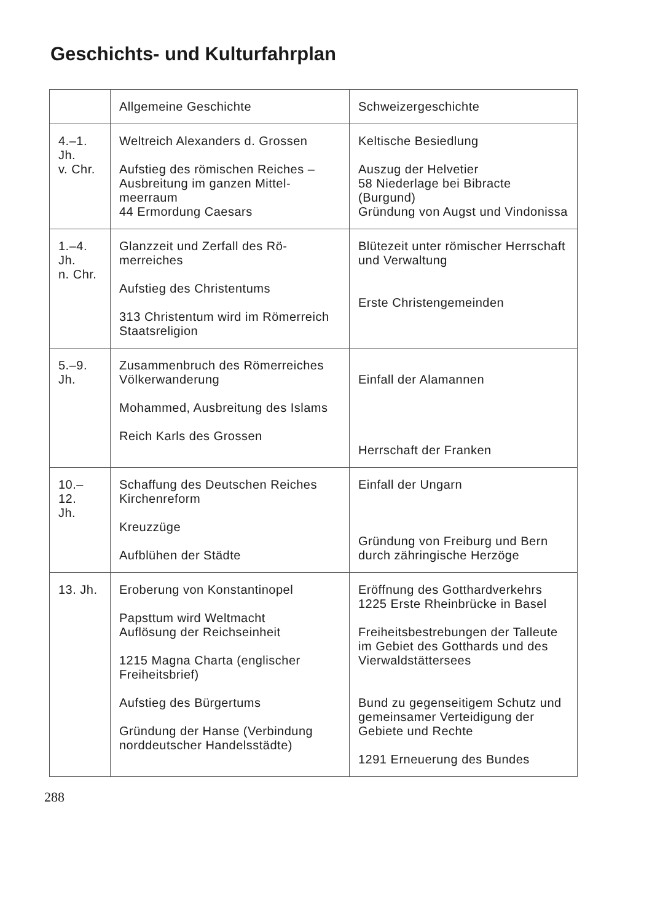Geschichts- und Kulturfahrplan
| | Allgemeine Geschichte | Schweizergeschichte |
| --- | --- | --- |
| 4.–1. Jh. v. Chr. | Weltreich Alexanders d. Grossen Aufstieg des römischen Reiches – Ausbreitung im ganzen Mittel­meerraum 44 Ermordung Caesars | Keltische Besiedlung Auszug der Helvetier 58 Niederlage bei Bibracte (Burgund) Gründung von Augst und Vin­donissa |
| 1.–4. Jh. n. Chr. | Glanzzeit und Zerfall des Rö­merreiches Aufstieg des Christentums 313 Christentum wird im Rö­merreich Staatsreligion | Blütezeit unter römischer Herr­schaft und Verwaltung Erste Christengemeinden |
| 5.–9. Jh. | Zusammenbruch des Römer­reiches Völkerwanderung Mohammed, Ausbreitung des Islams Reich Karls des Grossen | Einfall der Alamannen Herrschaft der Franken |
| 10.–12. Jh. | Schaffung des Deutschen Reiches Kirchenreform Kreuzzüge Aufblühen der Städte | Einfall der Ungarn Gründung von Freiburg und Bern durch zähringische Herzöge |
| 13. Jh. | Eroberung von Konstantinopel Papsttum wird Weltmacht Auflösung der Reichseinheit 1215 Magna Charta (englischer Freiheitsbrief) Aufstieg des Bürgertums Gründung der Hanse (Verbin­dung norddeutscher Handels­städte) | Eröffnung des Gotthardverkehrs 1225 Erste Rheinbrücke in Basel Freiheitsbestrebungen der Tal­leute im Gebiet des Gotthards und des Vierwaldstättersees Bund zu gegenseitigem Schutz und gemeinsamer Verteidigung der Gebiete und Rechte 1291 Erneuerung des Bundes |
288